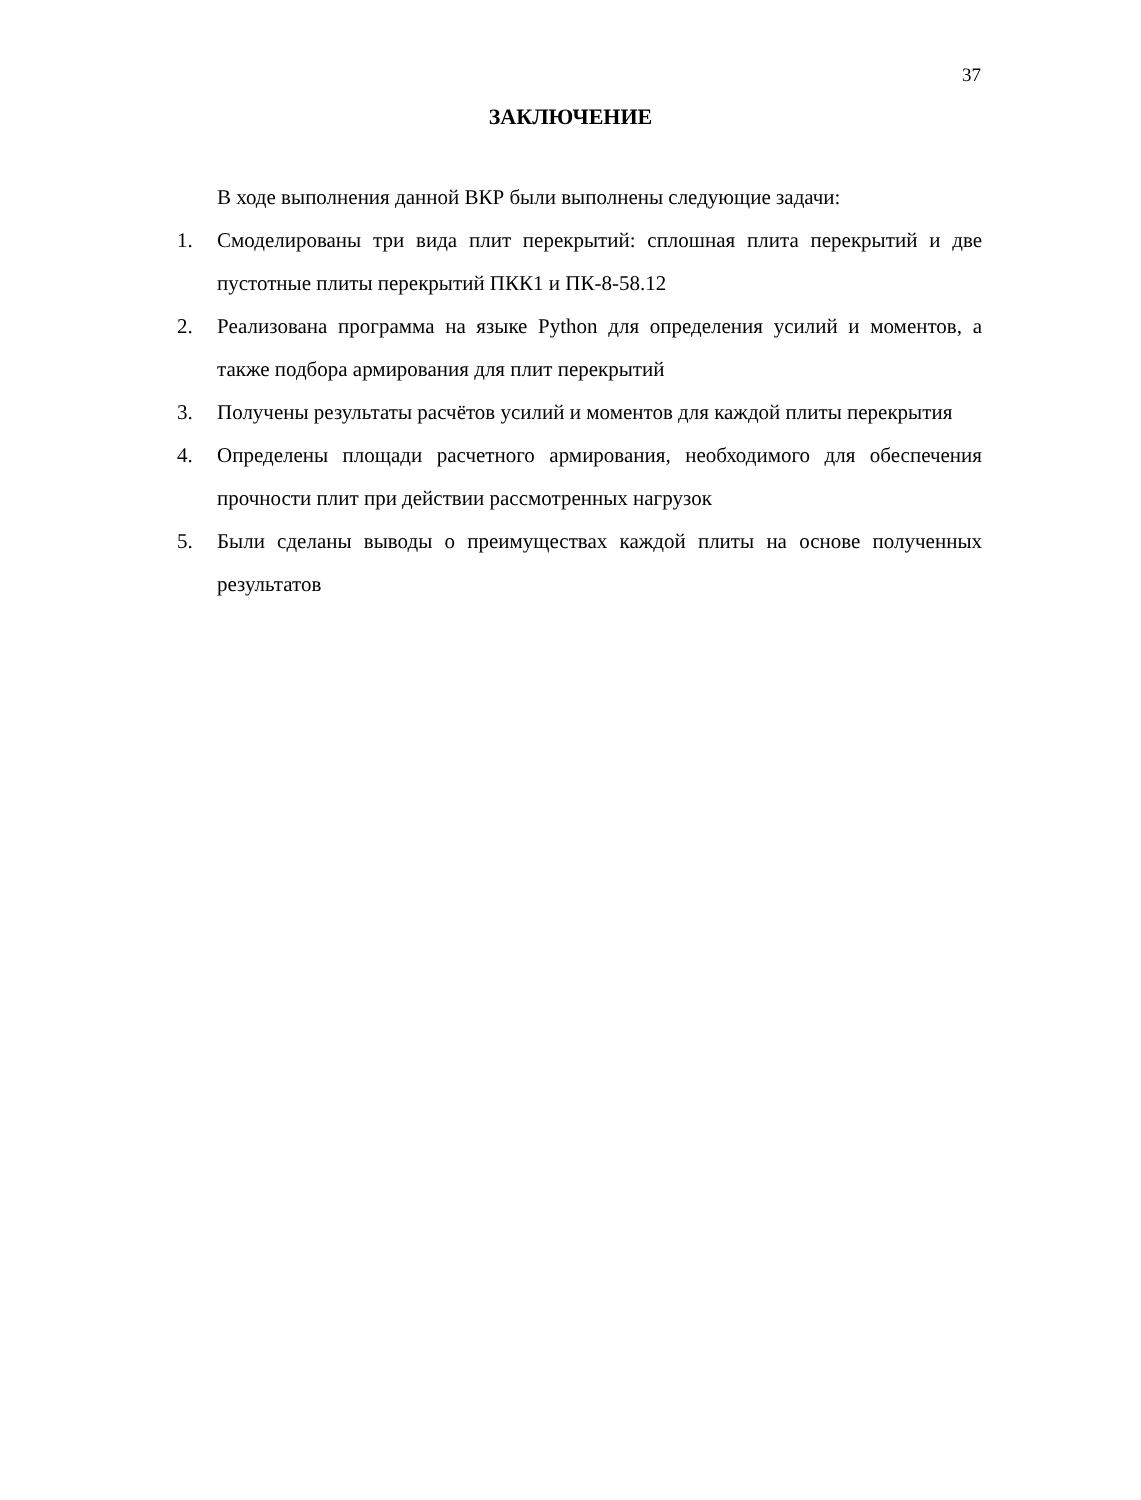37
ЗАКЛЮЧЕНИЕ
В ходе выполнения данной ВКР были выполнены следующие задачи:
1. Смоделированы три вида плит перекрытий: сплошная плита перекрытий и две пустотные плиты перекрытий ПКК1 и ПК-8-58.12
2. Реализована программа на языке Python для определения усилий и моментов, а также подбора армирования для плит перекрытий
3. Получены результаты расчётов усилий и моментов для каждой плиты перекрытия
4. Определены площади расчетного армирования, необходимого для обеспечения прочности плит при действии рассмотренных нагрузок
5. Были сделаны выводы о преимуществах каждой плиты на основе полученных результатов